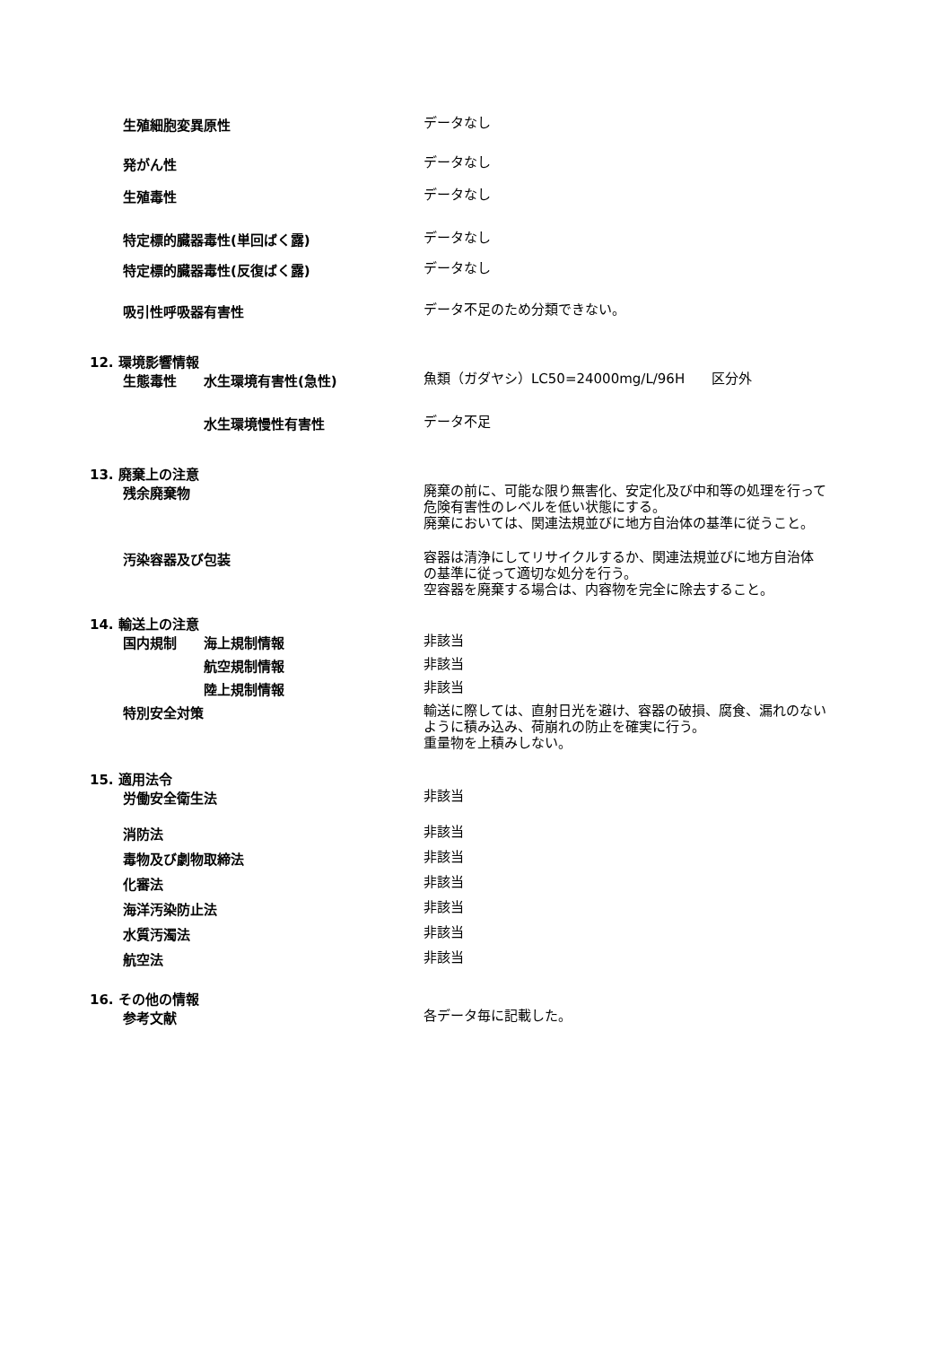生殖細胞変異原性
データなし
発がん性
データなし
生殖毒性
データなし
特定標的臓器毒性(単回ばく露)
データなし
特定標的臓器毒性(反復ばく露)
データなし
吸引性呼吸器有害性
データ不足のため分類できない。
12. 環境影響情報
生態毒性 水生環境有害性(急性)
魚類（ガダヤシ）LC50=24000mg/L/96H　　区分外
水生環境慢性有害性
データ不足
13. 廃棄上の注意
残余廃棄物
廃棄の前に、可能な限り無害化、安定化及び中和等の処理を行って危険有害性のレベルを低い状態にする。
廃棄においては、関連法規並びに地方自治体の基準に従うこと。
汚染容器及び包装
容器は清浄にしてリサイクルするか、関連法規並びに地方自治体の基準に従って適切な処分を行う。
空容器を廃棄する場合は、内容物を完全に除去すること。
14. 輸送上の注意
国内規制 海上規制情報
非該当
航空規制情報
非該当
陸上規制情報
非該当
特別安全対策
輸送に際しては、直射日光を避け、容器の破損、腐食、漏れのないように積み込み、荷崩れの防止を確実に行う。
重量物を上積みしない。
15. 適用法令
労働安全衛生法
非該当
消防法
非該当
毒物及び劇物取締法
非該当
化審法
非該当
海洋汚染防止法
非該当
水質汚濁法
非該当
航空法
非該当
16. その他の情報
参考文献
各データ毎に記載した。